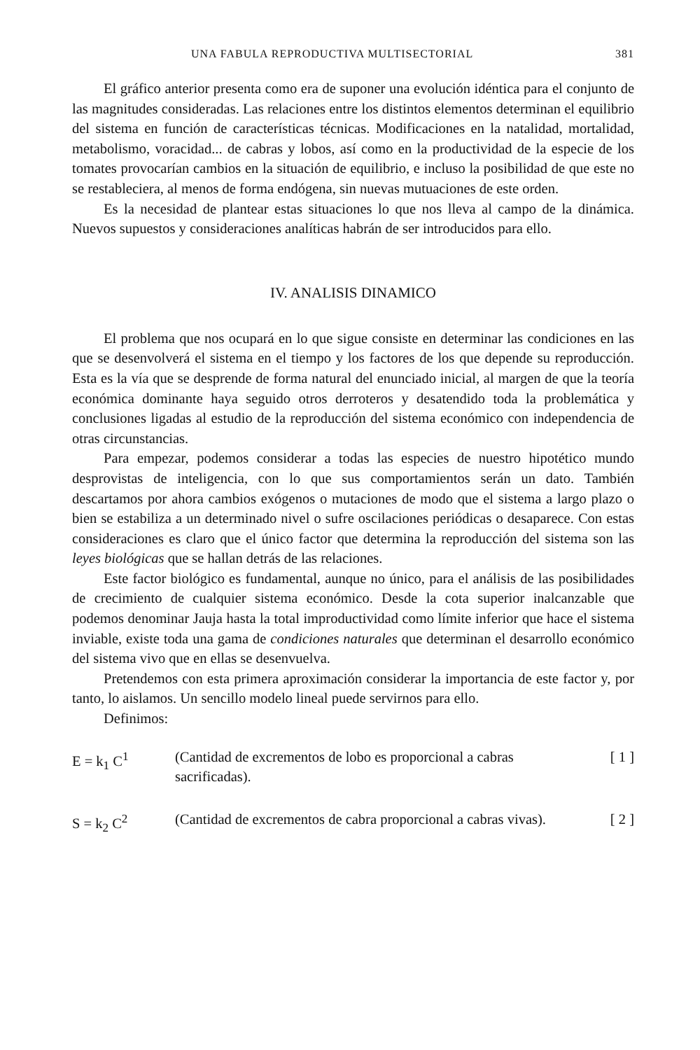UNA FABULA REPRODUCTIVA MULTISECTORIAL 381
El gráfico anterior presenta como era de suponer una evolución idéntica para el conjunto de las magnitudes consideradas. Las relaciones entre los distintos elementos determinan el equilibrio del sistema en función de características técnicas. Modificaciones en la natalidad, mortalidad, metabolismo, voracidad... de cabras y lobos, así como en la productividad de la especie de los tomates provocarían cambios en la situación de equilibrio, e incluso la posibilidad de que este no se restableciera, al menos de forma endógena, sin nuevas mutuaciones de este orden.
Es la necesidad de plantear estas situaciones lo que nos lleva al campo de la dinámica. Nuevos supuestos y consideraciones analíticas habrán de ser introducidos para ello.
IV. ANALISIS DINAMICO
El problema que nos ocupará en lo que sigue consiste en determinar las condiciones en las que se desenvolverá el sistema en el tiempo y los factores de los que depende su reproducción. Esta es la vía que se desprende de forma natural del enunciado inicial, al margen de que la teoría económica dominante haya seguido otros derroteros y desatendido toda la problemática y conclusiones ligadas al estudio de la reproducción del sistema económico con independencia de otras circunstancias.
Para empezar, podemos considerar a todas las especies de nuestro hipotético mundo desprovistas de inteligencia, con lo que sus comportamientos serán un dato. También descartamos por ahora cambios exógenos o mutaciones de modo que el sistema a largo plazo o bien se estabiliza a un determinado nivel o sufre oscilaciones periódicas o desaparece. Con estas consideraciones es claro que el único factor que determina la reproducción del sistema son las leyes biológicas que se hallan detrás de las relaciones.
Este factor biológico es fundamental, aunque no único, para el análisis de las posibilidades de crecimiento de cualquier sistema económico. Desde la cota superior inalcanzable que podemos denominar Jauja hasta la total improductividad como límite inferior que hace el sistema inviable, existe toda una gama de condiciones naturales que determinan el desarrollo económico del sistema vivo que en ellas se desenvuelva.
Pretendemos con esta primera aproximación considerar la importancia de este factor y, por tanto, lo aislamos. Un sencillo modelo lineal puede servirnos para ello.
Definimos:
E = k<sub>1</sub> C<sup>1</sup> (Cantidad de excrementos de lobo es proporcional a cabras sacrificadas).
[ 1 ]
S = k<sub>2</sub> C<sup>2</sup> (Cantidad de excrementos de cabra proporcional a cabras vivas).
[ 2 ]